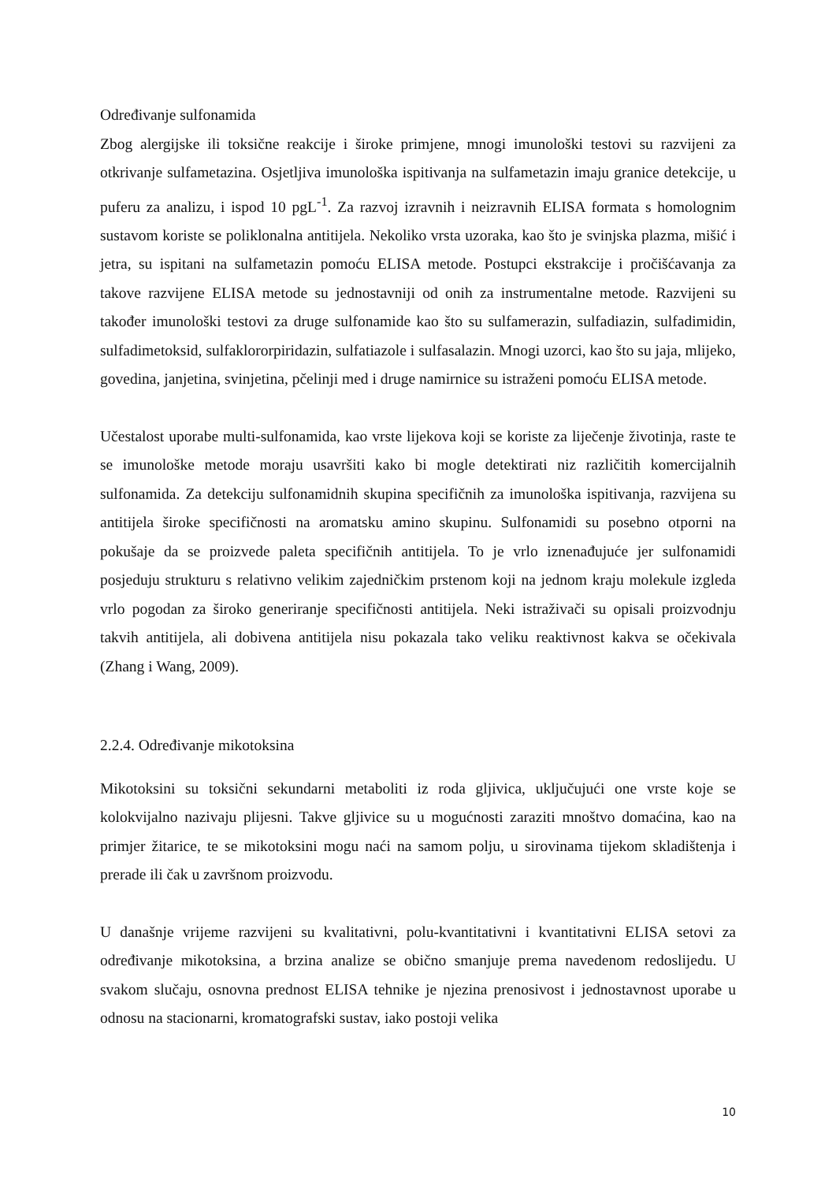Određivanje sulfonamida
Zbog alergijske ili toksične reakcije i široke primjene, mnogi imunološki testovi su razvijeni za otkrivanje sulfametazina. Osjetljiva imunološka ispitivanja na sulfametazin imaju granice detekcije, u puferu za analizu, i ispod 10 pgL<sup>-1</sup>. Za razvoj izravnih i neizravnih ELISA formata s homolognim sustavom koriste se poliklonalna antitijela. Nekoliko vrsta uzoraka, kao što je svinjska plazma, mišić i jetra, su ispitani na sulfametazin pomoću ELISA metode. Postupci ekstrakcije i pročišćavanja za takove razvijene ELISA metode su jednostavniji od onih za instrumentalne metode. Razvijeni su također imunološki testovi za druge sulfonamide kao što su sulfamerazin, sulfadiazin, sulfadimidin, sulfadimetoksid, sulfaklororpiridazin, sulfatiazole i sulfasalazin. Mnogi uzorci, kao što su jaja, mlijeko, govedina, janjetina, svinjetina, pčelinji med i druge namirnice su istraženi pomoću ELISA metode.
Učestalost uporabe multi-sulfonamida, kao vrste lijekova koji se koriste za liječenje životinja, raste te se imunološke metode moraju usavršiti kako bi mogle detektirati niz različitih komercijalnih sulfonamida. Za detekciju sulfonamidnih skupina specifičnih za imunološka ispitivanja, razvijena su antitijela široke specifičnosti na aromatsku amino skupinu. Sulfonamidi su posebno otporni na pokušaje da se proizvede paleta specifičnih antitijela. To je vrlo iznenađujuće jer sulfonamidi posjeduju strukturu s relativno velikim zajedničkim prstenom koji na jednom kraju molekule izgleda vrlo pogodan za široko generiranje specifičnosti antitijela. Neki istraživači su opisali proizvodnju takvih antitijela, ali dobivena antitijela nisu pokazala tako veliku reaktivnost kakva se očekivala (Zhang i Wang, 2009).
2.2.4. Određivanje mikotoksina
Mikotoksini su toksični sekundarni metaboliti iz roda gljivica, uključujući one vrste koje se kolokvijalno nazivaju plijesni. Takve gljivice su u mogućnosti zaraziti mnoštvo domaćina, kao na primjer žitarice, te se mikotoksini mogu naći na samom polju, u sirovinama tijekom skladištenja i prerade ili čak u završnom proizvodu.
U današnje vrijeme razvijeni su kvalitativni, polu-kvantitativni i kvantitativni ELISA setovi za određivanje mikotoksina, a brzina analize se obično smanjuje prema navedenom redoslijedu. U svakom slučaju, osnovna prednost ELISA tehnike je njezina prenosivost i jednostavnost uporabe u odnosu na stacionarni, kromatografski sustav, iako postoji velika
10